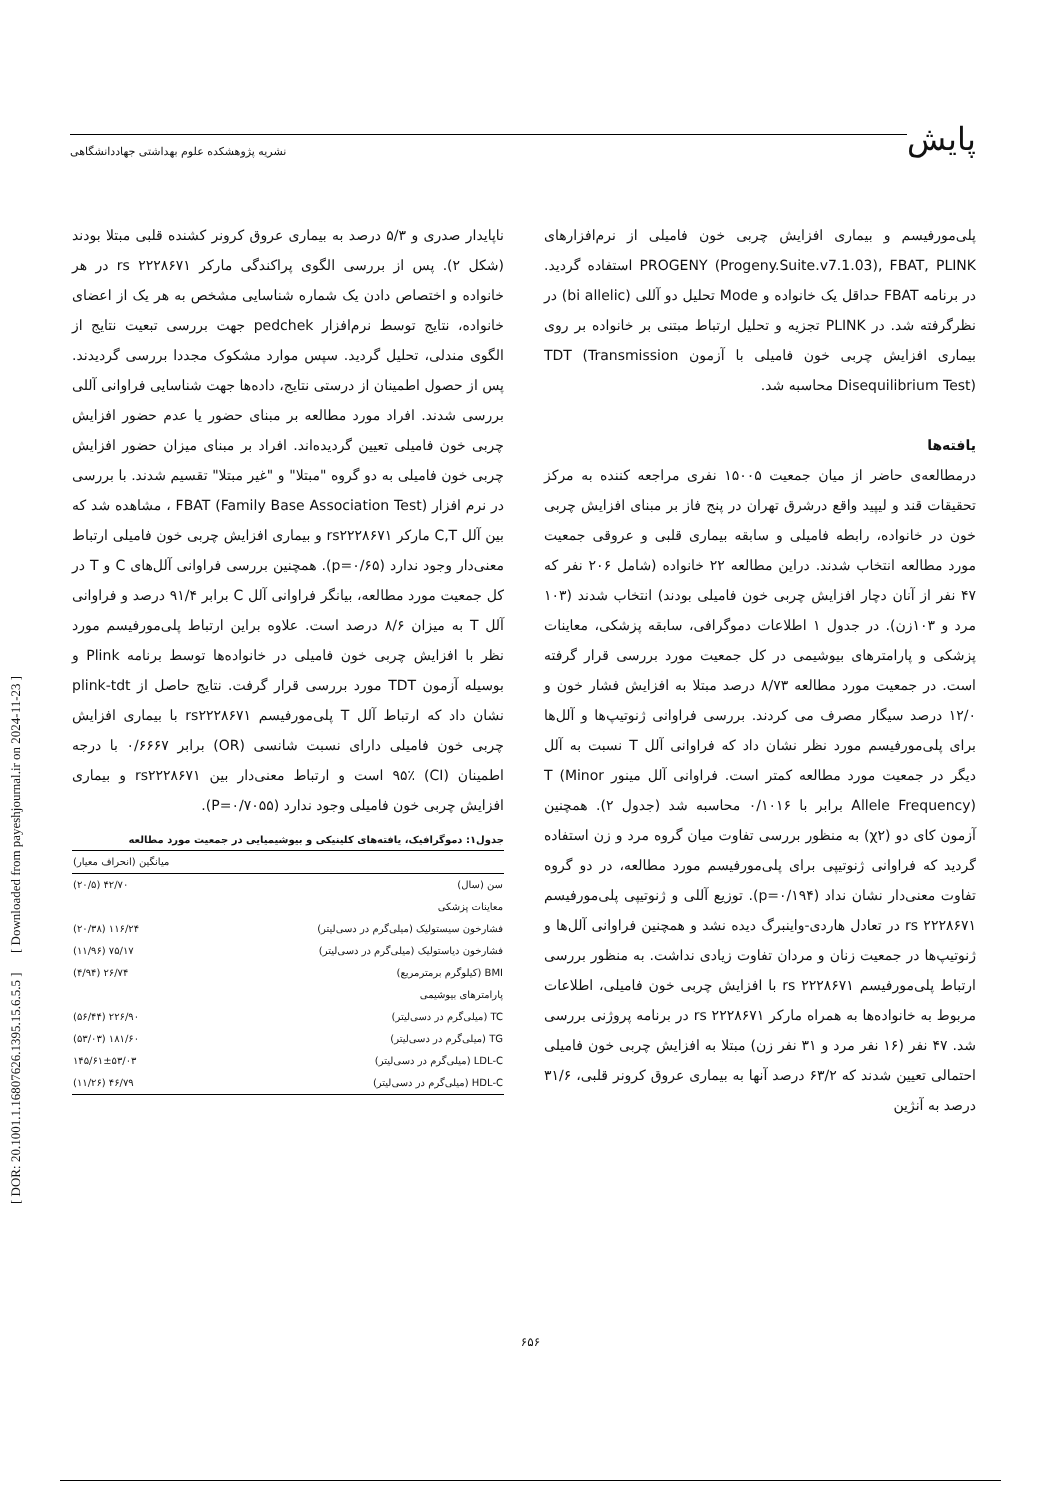پایش
نشریه پژوهشکده علوم بهداشتی جهاددانشگاهی
پلی‌مورفیسم و بیماری افزایش چربی خون فامیلی از نرم‌افزارهای PROGENY (Progeny.Suite.v7.1.03), FBAT, PLINK استفاده گردید. در برنامه FBAT حداقل یک خانواده و Mode تحلیل دو آللی (bi allelic) در نظرگرفته شد. در PLINK تجزیه و تحلیل ارتباط مبتنی بر خانواده بر روی بیماری افزایش چربی خون فامیلی با آزمون TDT (Transmission Disequilibrium Test) محاسبه شد.
یافته‌ها
درمطالعه‌ی حاضر از میان جمعیت ۱۵۰۰۵ نفری مراجعه کننده به مرکز تحقیقات قند و لیپید واقع درشرق تهران در پنج فاز بر مبنای افزایش چربی خون در خانواده، رابطه فامیلی و سابقه بیماری قلبی و عروقی جمعیت مورد مطالعه انتخاب شدند. دراین مطالعه ۲۲ خانواده (شامل ۲۰۶ نفر که ۴۷ نفر از آنان دچار افزایش چربی خون فامیلی بودند) انتخاب شدند (۱۰۳ مرد و ۱۰۳زن). در جدول ۱ اطلاعات دموگرافی، سابقه پزشکی، معاینات پزشکی و پارامترهای بیوشیمی در کل جمعیت مورد بررسی قرار گرفته است. در جمعیت مورد مطالعه ۸/۷۳ درصد مبتلا به افزایش فشار خون و ۱۲/۰ درصد سیگار مصرف می کردند. بررسی فراوانی ژنوتیپ‌ها و آلل‌ها برای پلی‌مورفیسم مورد نظر نشان داد که فراوانی آلل T نسبت به آلل دیگر در جمعیت مورد مطالعه کمتر است. فراوانی آلل مینور T (Minor Allele Frequency) برابر با ۰/۱۰۱۶ محاسبه شد (جدول ۲). همچنین آزمون کای دو (χ۲) به منظور بررسی تفاوت میان گروه مرد و زن استفاده گردید که فراوانی ژنوتیپی برای پلی‌مورفیسم مورد مطالعه، در دو گروه تفاوت معنی‌دار نشان نداد (p=۰/۱۹۴). توزیع آللی و ژنوتیپی پلی‌مورفیسم rs ۲۲۲۸۶۷۱ در تعادل هاردی-واینبرگ دیده نشد و همچنین فراوانی آلل‌ها و ژنوتیپ‌ها در جمعیت زنان و مردان تفاوت زیادی نداشت. به منظور بررسی ارتباط پلی‌مورفیسم rs ۲۲۲۸۶۷۱ با افزایش چربی خون فامیلی، اطلاعات مربوط به خانواده‌ها به همراه مارکر rs ۲۲۲۸۶۷۱ در برنامه پروژنی بررسی شد. ۴۷ نفر (۱۶ نفر مرد و ۳۱ نفر زن) مبتلا به افزایش چربی خون فامیلی احتمالی تعیین شدند که ۶۳/۲ درصد آنها به بیماری عروق کرونر قلبی، ۳۱/۶ درصد به آنژین
ناپایدار صدری و ۵/۳ درصد به بیماری عروق کرونر کشنده قلبی مبتلا بودند (شکل ۲). پس از بررسی الگوی پراکندگی مارکر rs ۲۲۲۸۶۷۱ در هر خانواده و اختصاص دادن یک شماره شناسایی مشخص به هر یک از اعضای خانواده، نتایج توسط نرم‌افزار pedchek جهت بررسی تبعیت نتایج از الگوی مندلی، تحلیل گردید. سپس موارد مشکوک مجددا بررسی گردیدند. پس از حصول اطمینان از درستی نتایج، داده‌ها جهت شناسایی فراوانی آللی بررسی شدند. افراد مورد مطالعه بر مبنای حضور یا عدم حضور افزایش چربی خون فامیلی تعیین گردیده‌اند. افراد بر مبنای میزان حضور افزایش چربی خون فامیلی به دو گروه "مبتلا" و "غیر مبتلا" تقسیم شدند. با بررسی در نرم افزار FBAT (Family Base Association Test) ، مشاهده شد که بین آلل C,T مارکر rs۲۲۲۸۶۷۱ و بیماری افزایش چربی خون فامیلی ارتباط معنی‌دار وجود ندارد (p=۰/۶۵). همچنین بررسی فراوانی آلل‌های C و T در کل جمعیت مورد مطالعه، بیانگر فراوانی آلل C برابر ۹۱/۴ درصد و فراوانی آلل T به میزان ۸/۶ درصد است. علاوه براین ارتباط پلی‌مورفیسم مورد نظر با افزایش چربی خون فامیلی در خانواده‌ها توسط برنامه Plink و بوسیله آزمون TDT مورد بررسی قرار گرفت. نتایج حاصل از plink-tdt نشان داد که ارتباط آلل T پلی‌مورفیسم rs۲۲۲۸۶۷۱ با بیماری افزایش چربی خون فامیلی دارای نسبت شانسی (OR) برابر ۰/۶۶۶۷ با درجه اطمینان (CI) ۹۵٪ است و ارتباط معنی‌دار بین rs۲۲۲۸۶۷۱ و بیماری افزایش چربی خون فامیلی وجود ندارد (P=۰/۷۰۵۵).
جدول۱: دموگرافیک، یافته‌های کلینیکی و بیوشیمیایی در جمعیت مورد مطالعه
| | میانگین (انحراف معیار) |
| --- | --- |
| سن (سال) | ۴۲/۷۰ (۲۰/۵) |
| معاینات پزشکی | |
| فشارخون سیستولیک (میلی‌گرم در دسی‌لیتر) | ۱۱۶/۲۴ (۲۰/۳۸) |
| فشارخون دیاستولیک (میلی‌گرم در دسی‌لیتر) | ۷۵/۱۷ (۱۱/۹۶) |
| BMI (کیلوگرم برمترمربع) | ۲۶/۷۴ (۴/۹۴) |
| پارامترهای بیوشیمی | |
| TC (میلی‌گرم در دسی‌لیتر) | ۲۲۶/۹۰ (۵۶/۴۴) |
| TG (میلی‌گرم در دسی‌لیتر) | ۱۸۱/۶۰ (۵۳/۰۳) |
| LDL-C (میلی‌گرم در دسی‌لیتر) | ۱۴۵/۶۱±۵۳/۰۳ |
| HDL-C (میلی‌گرم در دسی‌لیتر) | ۴۶/۷۹ (۱۱/۲۶) |
[ DOR: 20.1001.1.16807626.1395.15.6.5.5 ] [ Downloaded from payeshjournal.ir on 2024-11-23 ]
۶۵۶